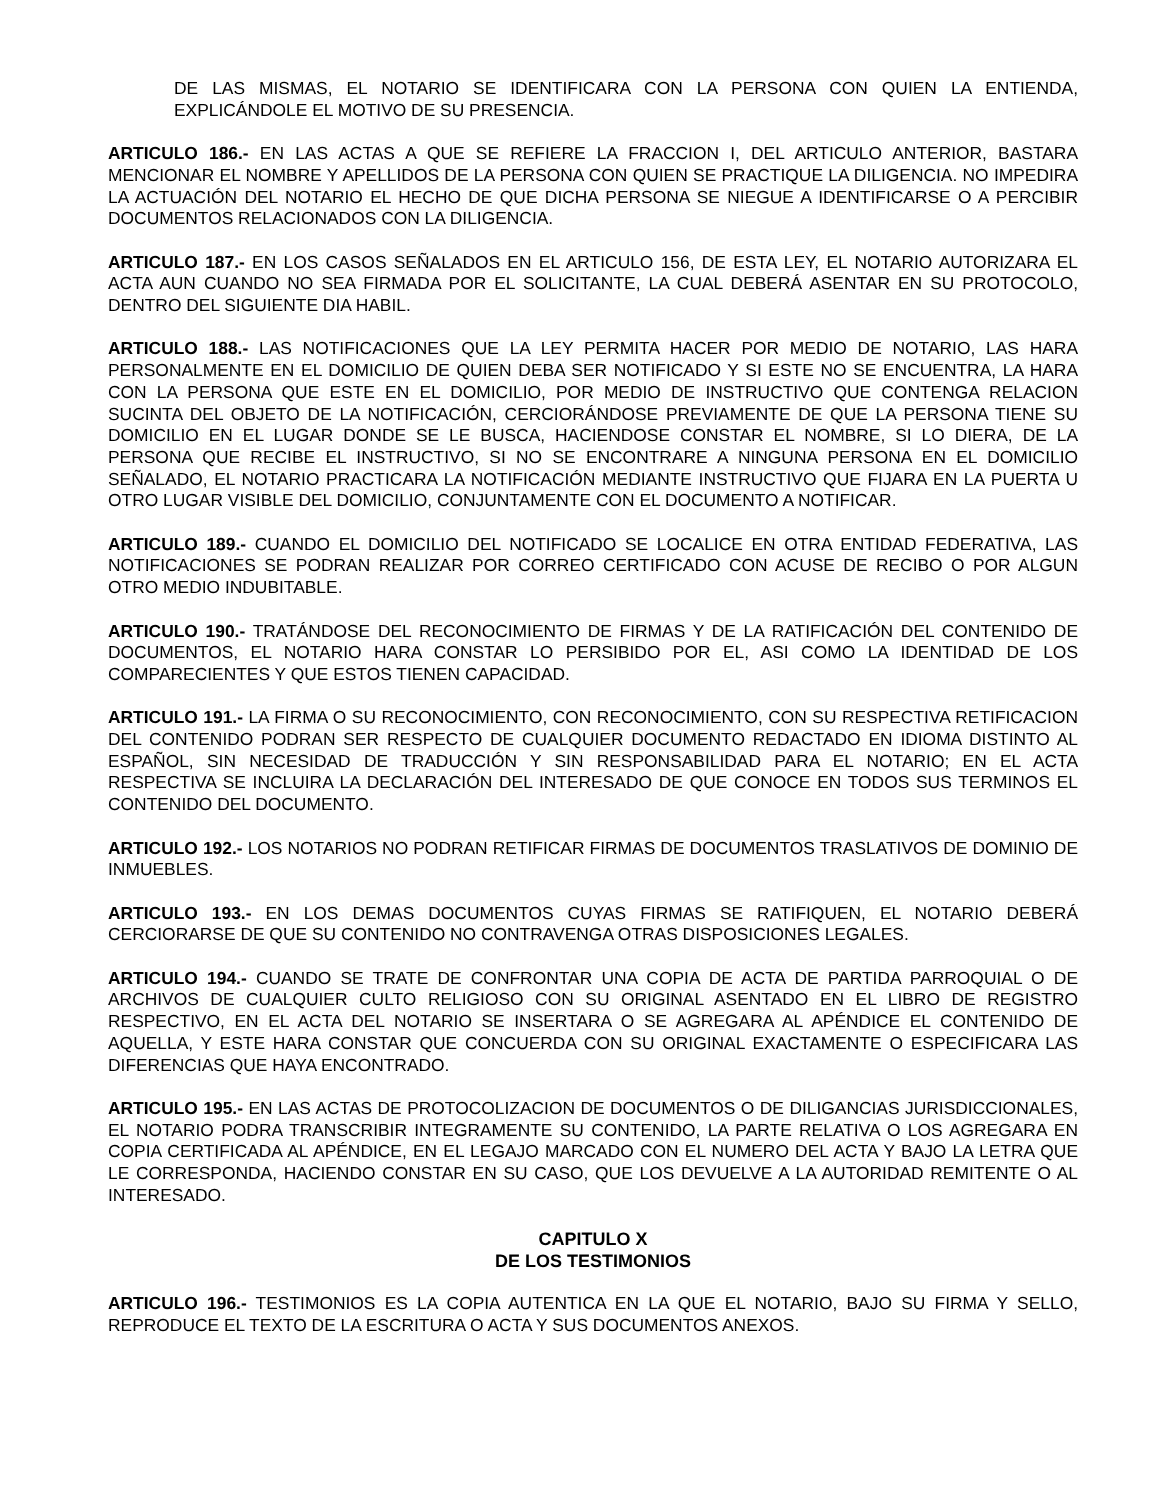DE LAS MISMAS, EL NOTARIO SE IDENTIFICARA CON LA PERSONA CON QUIEN LA ENTIENDA, EXPLICÁNDOLE EL MOTIVO DE SU PRESENCIA.
ARTICULO 186.- EN LAS ACTAS A QUE SE REFIERE LA FRACCION I, DEL ARTICULO ANTERIOR, BASTARA MENCIONAR EL NOMBRE Y APELLIDOS DE LA PERSONA CON QUIEN SE PRACTIQUE LA DILIGENCIA. NO IMPEDIRA LA ACTUACIÓN DEL NOTARIO EL HECHO DE QUE DICHA PERSONA SE NIEGUE A IDENTIFICARSE O A PERCIBIR DOCUMENTOS RELACIONADOS CON LA DILIGENCIA.
ARTICULO 187.- EN LOS CASOS SEÑALADOS EN EL ARTICULO 156, DE ESTA LEY, EL NOTARIO AUTORIZARA EL ACTA AUN CUANDO NO SEA FIRMADA POR EL SOLICITANTE, LA CUAL DEBERÁ ASENTAR EN SU PROTOCOLO, DENTRO DEL SIGUIENTE DIA HABIL.
ARTICULO 188.- LAS NOTIFICACIONES QUE LA LEY PERMITA HACER POR MEDIO DE NOTARIO, LAS HARA PERSONALMENTE EN EL DOMICILIO DE QUIEN DEBA SER NOTIFICADO Y SI ESTE NO SE ENCUENTRA, LA HARA CON LA PERSONA QUE ESTE EN EL DOMICILIO, POR MEDIO DE INSTRUCTIVO QUE CONTENGA RELACION SUCINTA DEL OBJETO DE LA NOTIFICACIÓN, CERCIORÁNDOSE PREVIAMENTE DE QUE LA PERSONA TIENE SU DOMICILIO EN EL LUGAR DONDE SE LE BUSCA, HACIENDOSE CONSTAR EL NOMBRE, SI LO DIERA, DE LA PERSONA QUE RECIBE EL INSTRUCTIVO, SI NO SE ENCONTRARE A NINGUNA PERSONA EN EL DOMICILIO SEÑALADO, EL NOTARIO PRACTICARA LA NOTIFICACIÓN MEDIANTE INSTRUCTIVO QUE FIJARA EN LA PUERTA U OTRO LUGAR VISIBLE DEL DOMICILIO, CONJUNTAMENTE CON EL DOCUMENTO A NOTIFICAR.
ARTICULO 189.- CUANDO EL DOMICILIO DEL NOTIFICADO SE LOCALICE EN OTRA ENTIDAD FEDERATIVA, LAS NOTIFICACIONES SE PODRAN REALIZAR POR CORREO CERTIFICADO CON ACUSE DE RECIBO O POR ALGUN OTRO MEDIO INDUBITABLE.
ARTICULO 190.- TRATÁNDOSE DEL RECONOCIMIENTO DE FIRMAS Y DE LA RATIFICACIÓN DEL CONTENIDO DE DOCUMENTOS, EL NOTARIO HARA CONSTAR LO PERSIBIDO POR EL, ASI COMO LA IDENTIDAD DE LOS COMPARECIENTES Y QUE ESTOS TIENEN CAPACIDAD.
ARTICULO 191.- LA FIRMA O SU RECONOCIMIENTO, CON RECONOCIMIENTO, CON SU RESPECTIVA RETIFICACION DEL CONTENIDO PODRAN SER RESPECTO DE CUALQUIER DOCUMENTO REDACTADO EN IDIOMA DISTINTO AL ESPAÑOL, SIN NECESIDAD DE TRADUCCIÓN Y SIN RESPONSABILIDAD PARA EL NOTARIO; EN EL ACTA RESPECTIVA SE INCLUIRA LA DECLARACIÓN DEL INTERESADO DE QUE CONOCE EN TODOS SUS TERMINOS EL CONTENIDO DEL DOCUMENTO.
ARTICULO 192.- LOS NOTARIOS NO PODRAN RETIFICAR FIRMAS DE DOCUMENTOS TRASLATIVOS DE DOMINIO DE INMUEBLES.
ARTICULO 193.- EN LOS DEMAS DOCUMENTOS CUYAS FIRMAS SE RATIFIQUEN, EL NOTARIO DEBERÁ CERCIORARSE DE QUE SU CONTENIDO NO CONTRAVENGA OTRAS DISPOSICIONES LEGALES.
ARTICULO 194.- CUANDO SE TRATE DE CONFRONTAR UNA COPIA DE ACTA DE PARTIDA PARROQUIAL O DE ARCHIVOS DE CUALQUIER CULTO RELIGIOSO CON SU ORIGINAL ASENTADO EN EL LIBRO DE REGISTRO RESPECTIVO, EN EL ACTA DEL NOTARIO SE INSERTARA O SE AGREGARA AL APÉNDICE EL CONTENIDO DE AQUELLA, Y ESTE HARA CONSTAR QUE CONCUERDA CON SU ORIGINAL EXACTAMENTE O ESPECIFICARA LAS DIFERENCIAS QUE HAYA ENCONTRADO.
ARTICULO 195.- EN LAS ACTAS DE PROTOCOLIZACION DE DOCUMENTOS O DE DILIGANCIAS JURISDICCIONALES, EL NOTARIO PODRA TRANSCRIBIR INTEGRAMENTE SU CONTENIDO, LA PARTE RELATIVA O LOS AGREGARA EN COPIA CERTIFICADA AL APÉNDICE, EN EL LEGAJO MARCADO CON EL NUMERO DEL ACTA Y BAJO LA LETRA QUE LE CORRESPONDA, HACIENDO CONSTAR EN SU CASO, QUE LOS DEVUELVE A LA AUTORIDAD REMITENTE O AL INTERESADO.
CAPITULO X
DE LOS TESTIMONIOS
ARTICULO 196.- TESTIMONIOS ES LA COPIA AUTENTICA EN LA QUE EL NOTARIO, BAJO SU FIRMA Y SELLO, REPRODUCE EL TEXTO DE LA ESCRITURA O ACTA Y SUS DOCUMENTOS ANEXOS.